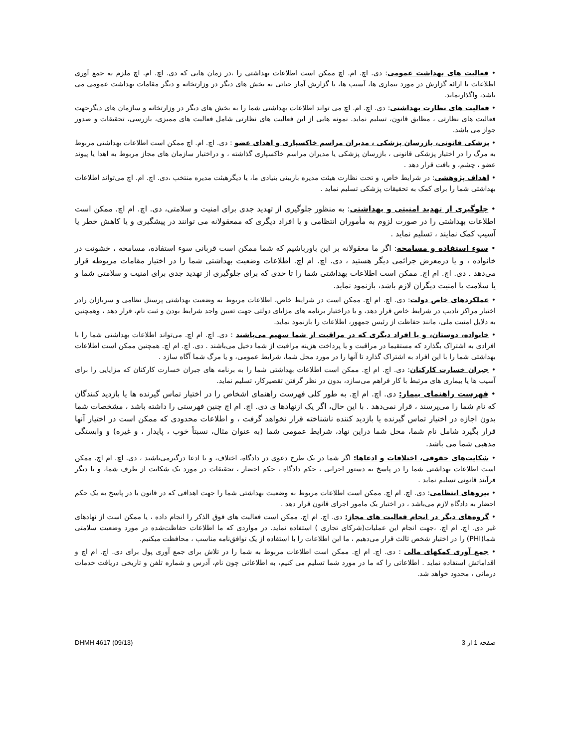• فعالیت های بهداشت عمومی: دی. اچ. ام. اچ ممکن است اطلاعات بهداشتی را ،در زمان هایی که دی. اچ. ام. اچ ملزم به جمع آوری اطلاعات یا ارائه گزارش در مورد بیماری ها، آسیب ها، یا گزارش آمار حیاتی به بخش های دیگر در وزارتخانه و دیگر مقامات بهداشت عمومی می باشد، واگذارنماید.
• فعالیت های نظارت بهداشتی: دی. اچ. ام. اچ می تواند اطلاعات بهداشتی شما را به بخش های دیگر در وزارتخانه و سازمان های دیگرجهت فعالیت های نظارتی ، مطابق قانون، تسلیم نماید. نمونه هایی از این فعالیت های نظارتی شامل فعالیت های ممیزی، بازرسی، تحقیقات و صدور جواز می باشد.
• پزشکی قانونی، بازرسان پزشکی ، مدیران مراسم خاکسپاری و اهدای عضو : دی. اچ. ام. اچ ممکن است اطلاعات بهداشتی مربوط به مرگ را در اختیار پزشکی قانونی ، بازرسان پزشکی یا مدیران مراسم خاکسپاری گذاشته ، و دراختیار سازمان های مجاز مربوط به اهدا یا پیوند عضو ، چشم، و بافت قرار دهد .
• اهداف پژوهشی: در شرایط خاص، و تحت نظارت هیئت مدیره بازبینی بنیادی ما، یا دیگرهیئت مدیره منتخب ،دی. اچ. ام. اچ می‌تواند اطلاعات بهداشتی شما را برای کمک به تحقیقات پزشکی تسلیم نماید .
• جلوگیری از تهدید امنیتی و بهداشتی: به منظور جلوگیری از تهدید جدی برای امنیت و سلامتی، دی. اچ. ام اچ. ممکن است اطلاعات بهداشتی را در صورت لزوم به مأموران انتظامی و یا افراد دیگری که ممعقولانه می توانند در پیشگیری و یا کاهش خطر یا آسیب کمک نمایند ، تسلیم نماید .
• سوء استفاده و مسامحه: اگر ما معقولانه بر این باورباشیم که شما ممکن است قربانی سوء استفاده، مسامحه ، خشونت در خانواده ، و یا درمعرض جرائمی دیگر هستید ، دی. اچ. ام اچ. اطلاعات وضعیت بهداشتی شما را در اختیار مقامات مربوطه قرار می‌دهد . دی. اچ. ام اچ. ممکن است اطلاعات بهداشتی شما را تا حدی که برای جلوگیری از تهدید جدی برای امنیت و سلامتی شما و یا سلامت یا امنیت دیگران لازم باشد، بازنمود نماید.
• عملکردهای خاص دولت: دی. اچ. ام اچ. ممکن است در شرایط خاص، اطلاعات مربوط به وضعیت بهداشتی پرسنل نظامی و سربازان رادر اختیار مراکز تادیب در شرایط خاص قرار دهد، و یا دراختیار برنامه های مزایای دولتی جهت تعیین واجد شرایط بودن و ثبت نام، قرار دهد ، وهمچنین به دلایل امنیت ملی، مانند حفاظت از رئیس جمهور، اطلاعات را بازنمود نماید.
• خانواده، دوستان، و یا افراد دیگری که در مراقبت از شما سهیم می‌باشند : دی. اچ. ام اچ. می‌تواند اطلاعات بهداشتی شما را با افرادی به اشتراک بگذارد که مستقیما در مراقبت و یا پرداخت هزینه مراقبت از شما دخیل می‌باشند . دی. اچ. ام اچ. همچنین ممکن است اطلاعات بهداشتی شما را با این افراد به اشتراک گذارد تا آنها را در مورد محل شما، شرایط عمومی، و یا مرگ شما آگاه سازد .
• جبران خسارت کارکنان: دی. اچ. ام اچ. ممکن است اطلاعات بهداشتی شما را به برنامه های جبران خسارت کارکنان که مزایایی را برای آسیب ها یا بیماری های مرتبط با کار فراهم می‌سازد، بدون در نظر گرفتن تقصیرکار، تسلیم نماید.
• فهرست راهنمای بیمار: دی. اچ. ام اچ. به طور کلی فهرست راهنمای اشخاص را در اختیار تماس گیرنده ها یا بازدید کنندگان که نام شما را می‌پرسند ، قرار نمی‌دهد . با این حال، اگر یک ازنهادها ی دی. اچ. ام اچ چنین فهرستی را داشته باشد ، مشخصات شما بدون اجازه در اختیار تماس گیرنده یا بازدید کننده ناشناخته قرار نخواهد گرفت ، و اطلاعات محدودی که ممکن است در اختیار آنها قرار بگیرد شامل نام شما، محل شما دراین نهاد، شرایط عمومی شما (به عنوان مثال، نسبتاً خوب ، پایدار ، و غیره) و وابستگی مذهبی شما می باشد.
• شکایت‌های حقوقی، اختلافات و ادعاها: اگر شما در یک طرح دعوی در دادگاه، اختلاف، و یا ادعا درگیرمی‌باشید ، دی. اچ. ام اچ. ممکن است اطلاعات بهداشتی شما را در پاسخ به دستور اجرایی ، حکم دادگاه ، حکم احضار ، تحقیقات در مورد یک شکایت از طرف شما، و یا دیگر فرآیند قانونی تسلیم نماید .
• نیروهای انتظامی: دی. اچ. ام اچ. ممکن است اطلاعات مربوط به وضعیت بهداشتی شما را جهت اهدافی که در قانون یا در پاسخ به یک حکم احضار به دادگاه لازم می‌باشد ، در اختیار یک مامور اجرای قانون قرار دهد .
• گروه‌های دیگر در انجام فعالیت های مجاز: دی. اچ. ام اچ. ممکن است فعالیت های فوق الذکر را انجام داده ، یا ممکن است از نهادهای غیر دی. اچ. ام اچ. ،جهت انجام این عملیات(شرکای تجاری ) استفاده نماید. در مواردی که ما اطلاعات حفاظت‌شده در مورد وضعیت سلامتی شما(PHI) را در اختیار شخص ثالث قرار می‌دهیم ، ما این اطلاعات را با استفاده از یک توافق‌نامه مناسب ، محافظت میکنیم.
• جمع آوری کمکهای مالی : دی. اچ. ام اچ. ممکن است اطلاعات مربوط به شما را در تلاش برای جمع آوری پول برای دی. اچ. ام اچ و اقداماتش استفاده نماید . اطلاعاتی را که ما در مورد شما تسلیم می کنیم، به اطلاعاتی چون نام، آدرس و شماره تلفن و تاریخی دریافت خدمات درمانی ، محدود خواهد شد.
DHMH 4617 (09/13) صفحه 1 از 3